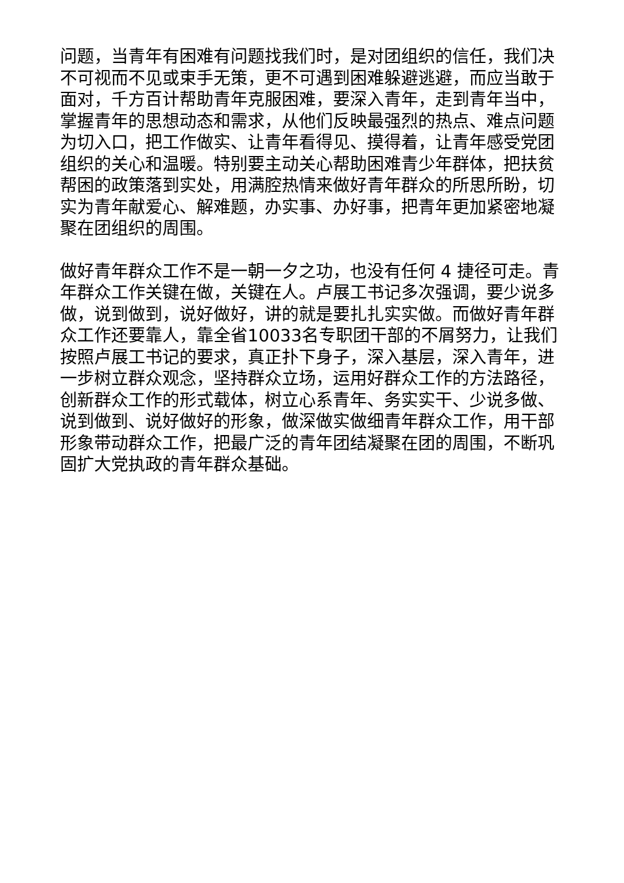问题，当青年有困难有问题找我们时，是对团组织的信任，我们决不可视而不见或束手无策，更不可遇到困难躲避逃避，而应当敢于面对，千方百计帮助青年克服困难，要深入青年，走到青年当中，掌握青年的思想动态和需求，从他们反映最强烈的热点、难点问题为切入口，把工作做实、让青年看得见、摸得着，让青年感受党团组织的关心和温暖。特别要主动关心帮助困难青少年群体，把扶贫帮困的政策落到实处，用满腔热情来做好青年群众的所思所盼，切实为青年献爱心、解难题，办实事、办好事，把青年更加紧密地凝聚在团组织的周围。
做好青年群众工作不是一朝一夕之功，也没有任何 4 捷径可走。青年群众工作关键在做，关键在人。卢展工书记多次强调，要少说多做，说到做到，说好做好，讲的就是要扎扎实实做。而做好青年群众工作还要靠人，靠全省10033名专职团干部的不屑努力，让我们按照卢展工书记的要求，真正扑下身子，深入基层，深入青年，进一步树立群众观念，坚持群众立场，运用好群众工作的方法路径，创新群众工作的形式载体，树立心系青年、务实实干、少说多做、说到做到、说好做好的形象，做深做实做细青年群众工作，用干部形象带动群众工作，把最广泛的青年团结凝聚在团的周围，不断巩固扩大党执政的青年群众基础。